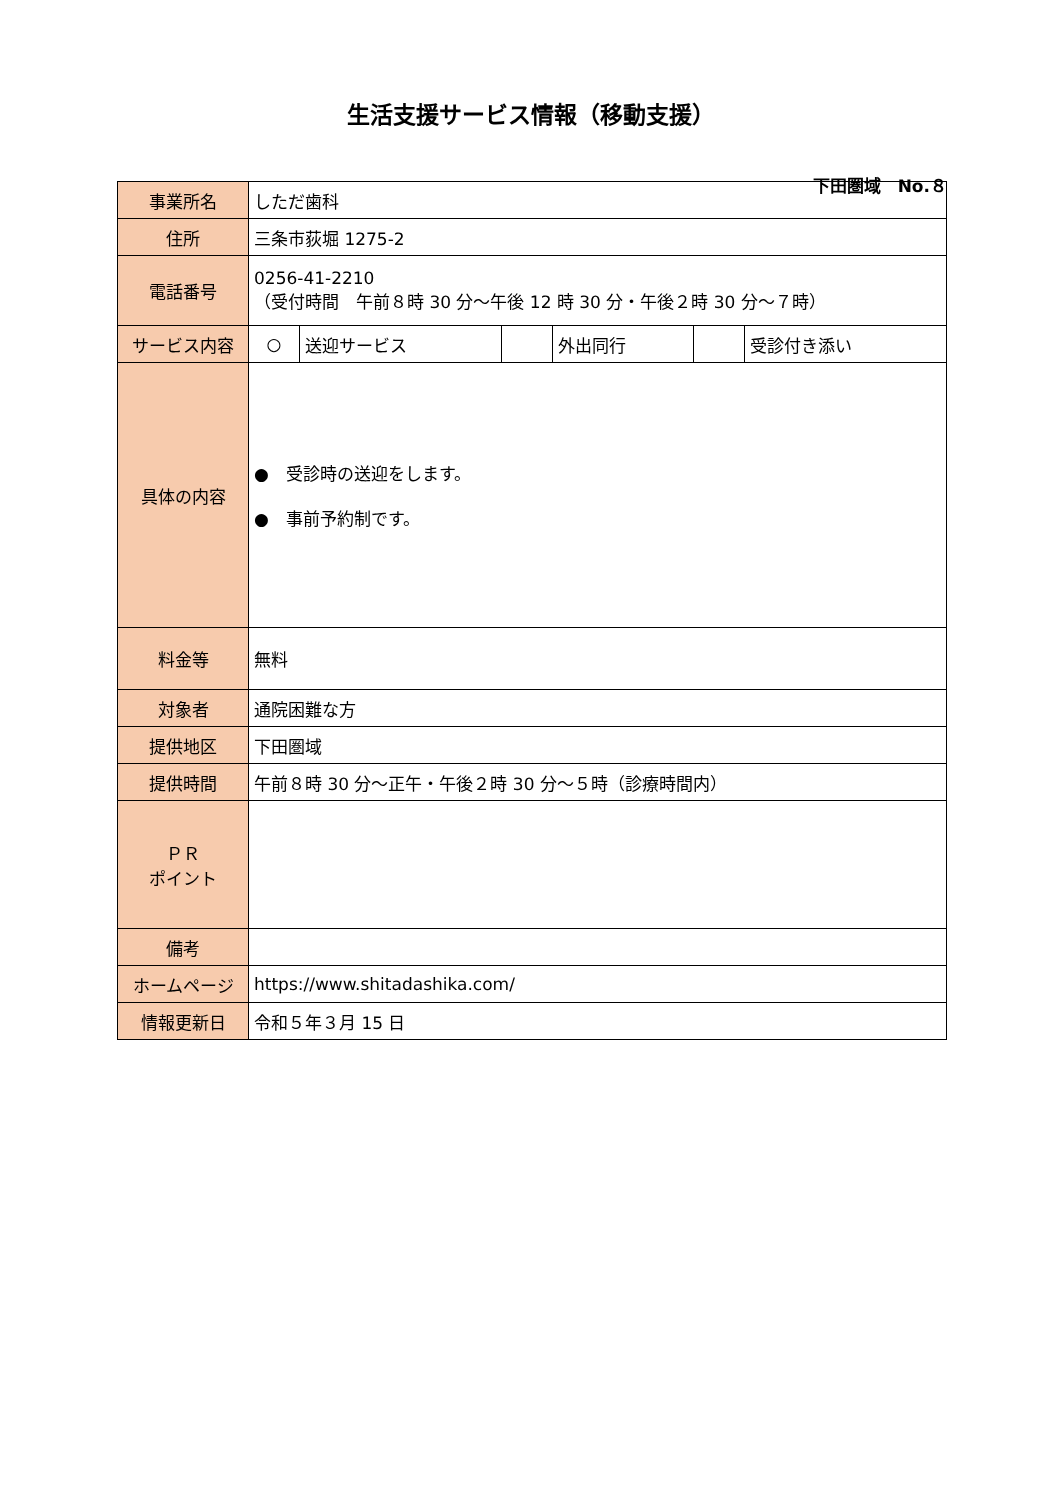生活支援サービス情報（移動支援）
下田圏域　No.８
| 事業所名 | しただ歯科 | | | | | |
| 住所 | 三条市荻堀 1275-2 | | | | | |
| 電話番号 | 0256-41-2210 （受付時間 午前８時 30 分～午後 12 時 30 分・午後２時 30 分～７時） | | | | | |
| サービス内容 | ○ | 送迎サービス | | 外出同行 | | 受診付き添い |
| 具体の内容 | ● 受診時の送迎をします。 ● 事前予約制です。 | | | | | |
| 料金等 | 無料 | | | | | |
| 対象者 | 通院困難な方 | | | | | |
| 提供地区 | 下田圏域 | | | | | |
| 提供時間 | 午前８時 30 分～正午・午後２時 30 分～５時（診療時間内） | | | | | |
| ＰＲ ポイント | | | | | | |
| 備考 | | | | | | |
| ホームページ | https://www.shitadashika.com/ | | | | | |
| 情報更新日 | 令和５年３月 15 日 | | | | | |